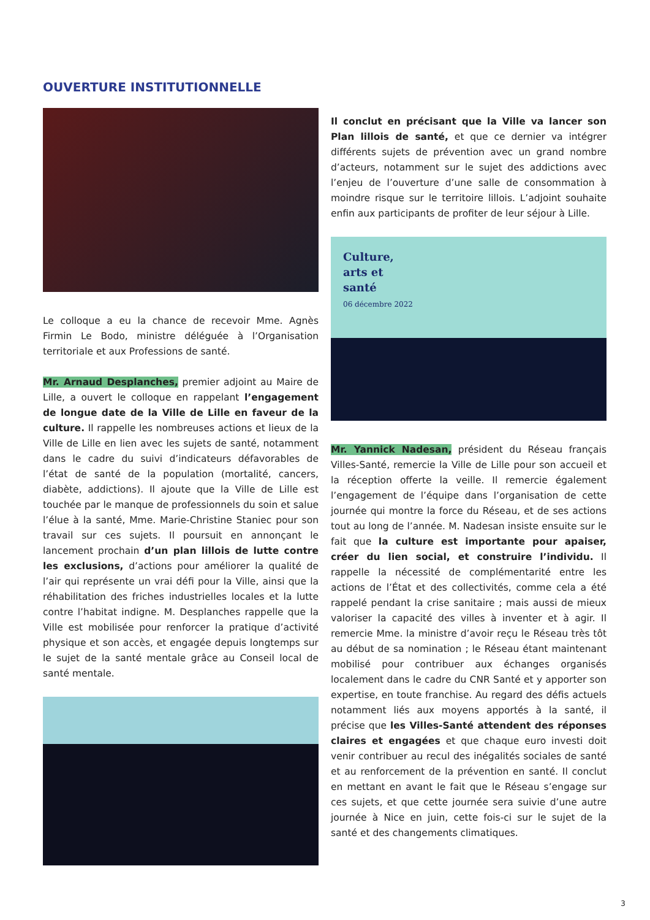OUVERTURE INSTITUTIONNELLE
Le colloque a eu la chance de recevoir Mme. Agnès Firmin Le Bodo, ministre déléguée à l’Organisation territoriale et aux Professions de santé.
Mr. Arnaud Desplanches, premier adjoint au Maire de Lille, a ouvert le colloque en rappelant l’engagement de longue date de la Ville de Lille en faveur de la culture. Il rappelle les nombreuses actions et lieux de la Ville de Lille en lien avec les sujets de santé, notamment dans le cadre du suivi d’indicateurs défavorables de l’état de santé de la population (mortalité, cancers, diabète, addictions). Il ajoute que la Ville de Lille est touchée par le manque de professionnels du soin et salue l’élue à la santé, Mme. Marie-Christine Staniec pour son travail sur ces sujets. Il poursuit en annonçant le lancement prochain d’un plan lillois de lutte contre les exclusions, d’actions pour améliorer la qualité de l’air qui représente un vrai défi pour la Ville, ainsi que la réhabilitation des friches industrielles locales et la lutte contre l’habitat indigne. M. Desplanches rappelle que la Ville est mobilisée pour renforcer la pratique d’activité physique et son accès, et engagée depuis longtemps sur le sujet de la santé mentale grâce au Conseil local de santé mentale.
Il conclut en précisant que la Ville va lancer son Plan lillois de santé, et que ce dernier va intégrer différents sujets de prévention avec un grand nombre d’acteurs, notamment sur le sujet des addictions avec l’enjeu de l’ouverture d’une salle de consommation à moindre risque sur le territoire lillois. L’adjoint souhaite enfin aux participants de profiter de leur séjour à Lille.
Culture,
arts et
santé
06 décembre 2022
Mr. Yannick Nadesan, président du Réseau français Villes-Santé, remercie la Ville de Lille pour son accueil et la réception offerte la veille. Il remercie également l’engagement de l’équipe dans l’organisation de cette journée qui montre la force du Réseau, et de ses actions tout au long de l’année. M. Nadesan insiste ensuite sur le fait que la culture est importante pour apaiser, créer du lien social, et construire l’individu. Il rappelle la nécessité de complémentarité entre les actions de l’État et des collectivités, comme cela a été rappelé pendant la crise sanitaire ; mais aussi de mieux valoriser la capacité des villes à inventer et à agir. Il remercie Mme. la ministre d’avoir reçu le Réseau très tôt au début de sa nomination ; le Réseau étant maintenant mobilisé pour contribuer aux échanges organisés localement dans le cadre du CNR Santé et y apporter son expertise, en toute franchise. Au regard des défis actuels notamment liés aux moyens apportés à la santé, il précise que les Villes-Santé attendent des réponses claires et engagées et que chaque euro investi doit venir contribuer au recul des inégalités sociales de santé et au renforcement de la prévention en santé. Il conclut en mettant en avant le fait que le Réseau s’engage sur ces sujets, et que cette journée sera suivie d’une autre journée à Nice en juin, cette fois-ci sur le sujet de la santé et des changements climatiques.
3